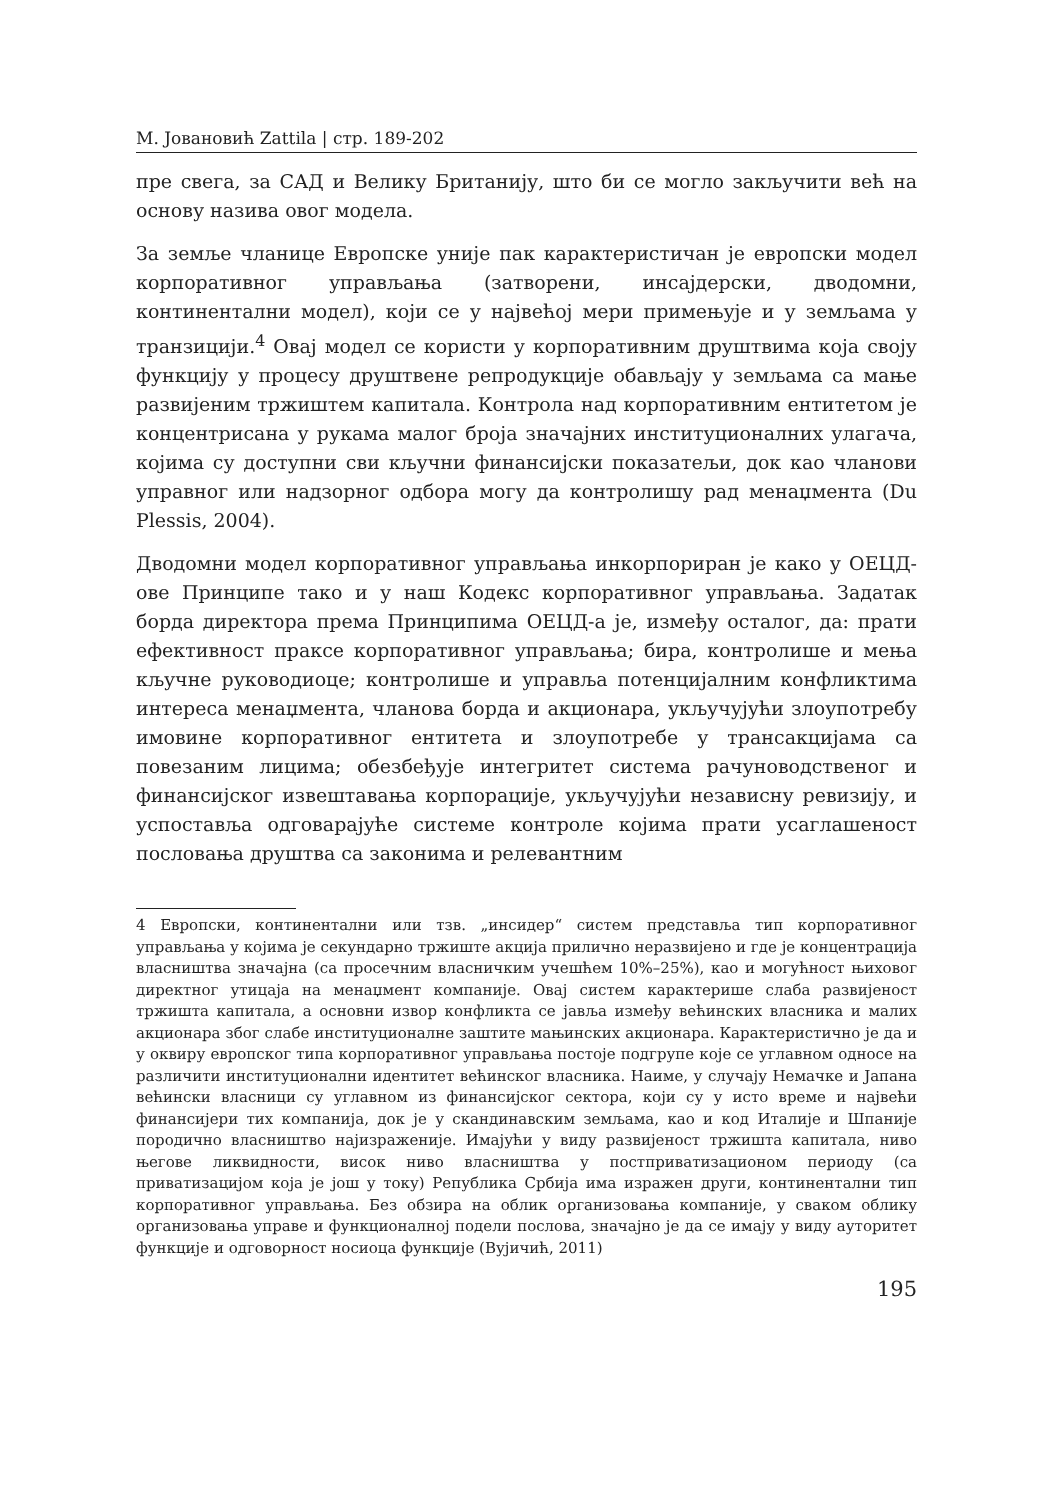М. Јовановић Zattila | стр. 189-202
пре свега, за САД и Велику Британију, што би се могло закључити већ на основу назива овог модела.
За земље чланице Европске уније пак карактеристичан је европски модел корпоративног управљања (затворени, инсајдерски, дводомни, континентални модел), који се у највећој мери примењује и у земљама у транзицији.<sup>4</sup> Овај модел се користи у корпоративним друштвима која своју функцију у процесу друштвене репродукције обављају у земљама са мање развијеним тржиштем капитала. Контрола над корпоративним ентитетом је концентрисана у рукама малог броја значајних институционалних улагача, којима су доступни сви кључни финансијски показатељи, док као чланови управног или надзорног одбора могу да контролишу рад менаџмента (Du Plessis, 2004).
Дводомни модел корпоративног управљања инкорпориран је како у ОЕЦД-ове Принципе тако и у наш Кодекс корпоративног управљања. Задатак борда директора према Принципима ОЕЦД-а је, између осталог, да: прати ефективност праксе корпоративног управљања; бира, контролише и мења кључне руководиоце; контролише и управља потенцијалним конфликтима интереса менаџмента, чланова борда и акционара, укључујући злоупотребу имовине корпоративног ентитета и злоупотребе у трансакцијама са повезаним лицима; обезбеђује интегритет система рачуноводственог и финансијског извештавања корпорације, укључујући независну ревизију, и успоставља одговарајуће системе контроле којима прати усаглашеност пословања друштва са законима и релевантним
4 Европски, континентални или тзв. „инсидер“ систем представља тип корпоративног управљања у којима је секундарно тржиште акција прилично неразвијено и где је концентрација власништва значајна (са просечним власничким учешћем 10%–25%), као и могућност њиховог директног утицаја на менаџмент компаније. Овај систем карактерише слаба развијеност тржишта капитала, а основни извор конфликта се јавља између већинских власника и малих акционара због слабе институционалне заштите мањинских акционара. Карактеристично је да и у оквиру европског типа корпоративног управљања постоје подгрупе које се углавном односе на различити институционални идентитет већинског власника. Наиме, у случају Немачке и Јапана већински власници су углавном из финансијског сектора, који су у исто време и највећи финансијери тих компанија, док је у скандинавским земљама, као и код Италије и Шпаније породично власништво најизраженије. Имајући у виду развијеност тржишта капитала, ниво његове ликвидности, висок ниво власништва у постприватизационом периоду (са приватизацијом која је још у току) Република Србија има изражен други, континентални тип корпоративног управљања. Без обзира на облик организовања компаније, у сваком облику организовања управе и функционалној подели послова, значајно је да се имају у виду ауторитет функције и одговорност носиоца функције (Вујичић, 2011)
195